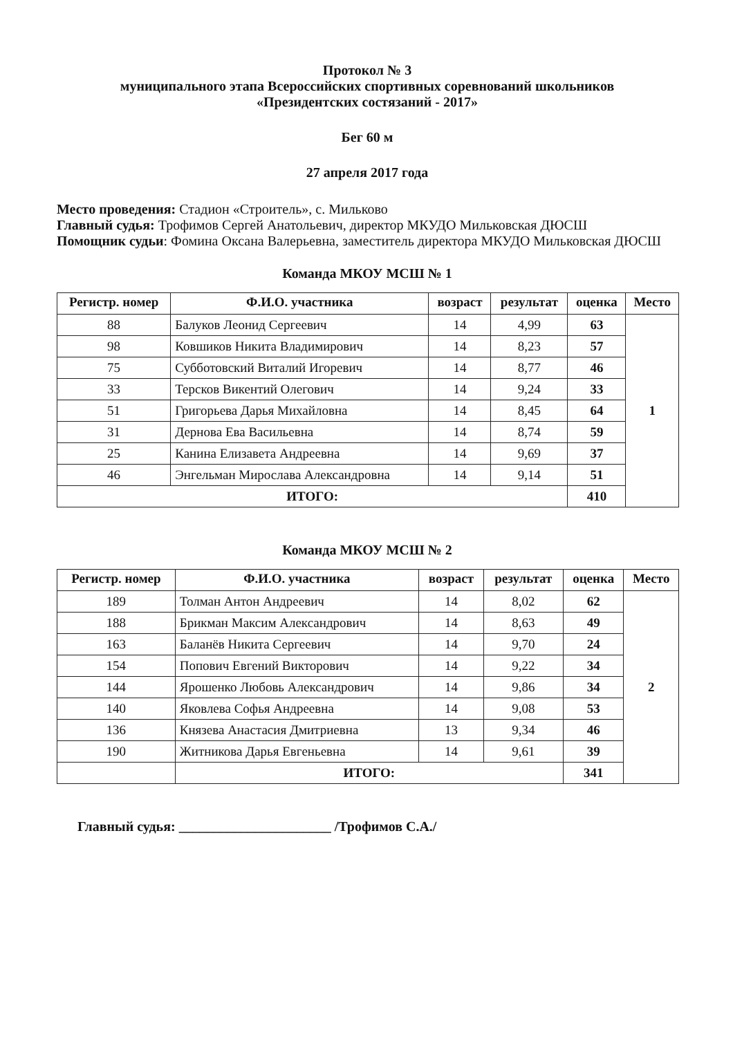Протокол № 3
муниципального этапа Всероссийских спортивных соревнований школьников
«Президентских состязаний - 2017»
Бег 60 м
27 апреля 2017 года
Место проведения: Стадион «Строитель», с. Мильково
Главный судья: Трофимов Сергей Анатольевич, директор МКУДО Мильковская ДЮСШ
Помощник судьи: Фомина Оксана Валерьевна, заместитель директора МКУДО Мильковская ДЮСШ
Команда МКОУ МСШ № 1
| Регистр. номер | Ф.И.О. участника | возраст | результат | оценка | Место |
| --- | --- | --- | --- | --- | --- |
| 88 | Балуков Леонид Сергеевич | 14 | 4,99 | 63 | 1 |
| 98 | Ковшиков Никита Владимирович | 14 | 8,23 | 57 | |
| 75 | Субботовский Виталий Игоревич | 14 | 8,77 | 46 | |
| 33 | Терсков Викентий Олегович | 14 | 9,24 | 33 | |
| 51 | Григорьева Дарья Михайловна | 14 | 8,45 | 64 | |
| 31 | Дернова Ева Васильевна | 14 | 8,74 | 59 | |
| 25 | Канина Елизавета Андреевна | 14 | 9,69 | 37 | |
| 46 | Энгельман Мирослава Александровна | 14 | 9,14 | 51 | |
| ИТОГО: | | | | 410 | |
Команда МКОУ МСШ № 2
| Регистр. номер | Ф.И.О. участника | возраст | результат | оценка | Место |
| --- | --- | --- | --- | --- | --- |
| 189 | Толман Антон Андреевич | 14 | 8,02 | 62 | 2 |
| 188 | Брикман Максим Александрович | 14 | 8,63 | 49 | |
| 163 | Баланёв Никита Сергеевич | 14 | 9,70 | 24 | |
| 154 | Попович Евгений Викторович | 14 | 9,22 | 34 | |
| 144 | Ярошенко Любовь Александрович | 14 | 9,86 | 34 | |
| 140 | Яковлева Софья Андреевна | 14 | 9,08 | 53 | |
| 136 | Князева Анастасия Дмитриевна | 13 | 9,34 | 46 | |
| 190 | Житникова Дарья Евгеньевна | 14 | 9,61 | 39 | |
| | ИТОГО: | | | 341 | |
Главный судья: ______________________ /Трофимов С.А./